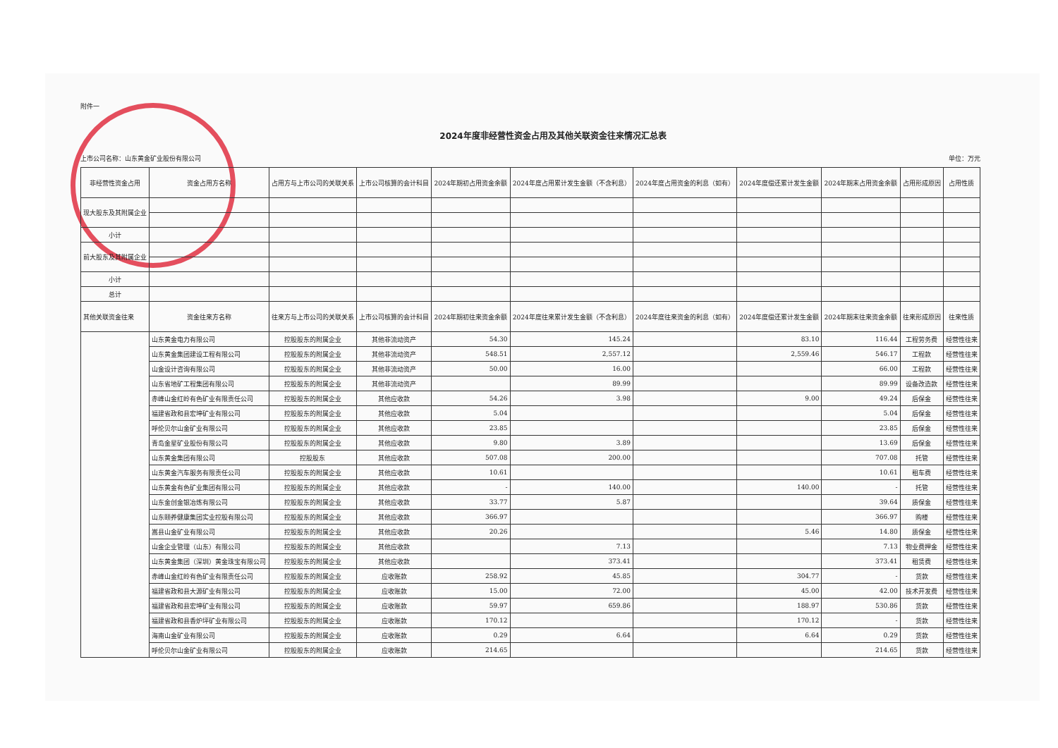附件一
2024年度非经营性资金占用及其他关联资金往来情况汇总表
上市公司名称：山东黄金矿业股份有限公司 单位：万元
| 非经营性资金占用 | 资金占用方名称 | 占用方与上市公司的关联关系 | 上市公司核算的会计科目 | 2024年期初占用资金余额 | 2024年度占用累计发生金额（不含利息） | 2024年度占用资金的利息（如有） | 2024年度偿还累计发生金额 | 2024年期末占用资金余额 | 占用形成原因 | 占用性质 |
| --- | --- | --- | --- | --- | --- | --- | --- | --- | --- | --- |
| 现大股东及其附属企业 | | | | | | | | | | |
| 小计 | | | | | | | | | | |
| 前大股东及其附属企业 | | | | | | | | | | |
| 小计 | | | | | | | | | | |
| 总计 | | | | | | | | | | |
| 其他关联资金往来 | 资金往来方名称 | 往来方与上市公司的关联关系 | 上市公司核算的会计科目 | 2024年期初往来资金余额 | 2024年度往来累计发生金额（不含利息） | 2024年度往来资金的利息（如有） | 2024年度偿还累计发生金额 | 2024年期末往来资金余额 | 往来形成原因 | 往来性质 |
| | 山东黄金电力有限公司 | 控股股东的附属企业 | 其他非流动资产 | 54.30 | 145.24 | | 83.10 | 116.44 | 工程劳务费 | 经营性往来 |
| | 山东黄金集团建设工程有限公司 | 控股股东的附属企业 | 其他非流动资产 | 548.51 | 2,557.12 | | 2,559.46 | 546.17 | 工程款 | 经营性往来 |
| | 山金设计咨询有限公司 | 控股股东的附属企业 | 其他非流动资产 | 50.00 | 16.00 | | | 66.00 | 工程款 | 经营性往来 |
| | 山东省地矿工程集团有限公司 | 控股股东的附属企业 | 其他非流动资产 | | 89.99 | | | 89.99 | 设备改造款 | 经营性往来 |
| | 赤峰山金红岭有色矿业有限责任公司 | 控股股东的附属企业 | 其他应收款 | 54.26 | 3.98 | | 9.00 | 49.24 | 后保金 | 经营性往来 |
| | 福建省政和县宏坤矿业有限公司 | 控股股东的附属企业 | 其他应收款 | 5.04 | | | | 5.04 | 后保金 | 经营性往来 |
| | 呼伦贝尔山金矿业有限公司 | 控股股东的附属企业 | 其他应收款 | 23.85 | | | | 23.85 | 后保金 | 经营性往来 |
| | 青岛金星矿业股份有限公司 | 控股股东的附属企业 | 其他应收款 | 9.80 | 3.89 | | | 13.69 | 后保金 | 经营性往来 |
| | 山东黄金集团有限公司 | 控股股东 | 其他应收款 | 507.08 | 200.00 | | | 707.08 | 托管 | 经营性往来 |
| | 山东黄金汽车服务有限责任公司 | 控股股东的附属企业 | 其他应收款 | 10.61 | | | | 10.61 | 租车费 | 经营性往来 |
| | 山东黄金有色矿业集团有限公司 | 控股股东的附属企业 | 其他应收款 | - | 140.00 | | 140.00 | - | 托管 | 经营性往来 |
| | 山东金创金银冶炼有限公司 | 控股股东的附属企业 | 其他应收款 | 33.77 | 5.87 | | | 39.64 | 质保金 | 经营性往来 |
| | 山东颐养健康集团实业控股有限公司 | 控股股东的附属企业 | 其他应收款 | 366.97 | | | | 366.97 | 购楼 | 经营性往来 |
| | 嵩县山金矿业有限公司 | 控股股东的附属企业 | 其他应收款 | 20.26 | | | 5.46 | 14.80 | 质保金 | 经营性往来 |
| | 山金企业管理（山东）有限公司 | 控股股东的附属企业 | 其他应收款 | | 7.13 | | | 7.13 | 物业费押金 | 经营性往来 |
| | 山东黄金集团（深圳）黄金珠宝有限公司 | 控股股东的附属企业 | 其他应收款 | | 373.41 | | | 373.41 | 租赁费 | 经营性往来 |
| | 赤峰山金红岭有色矿业有限责任公司 | 控股股东的附属企业 | 应收账款 | 258.92 | 45.85 | | 304.77 | - | 货款 | 经营性往来 |
| | 福建省政和县大源矿业有限公司 | 控股股东的附属企业 | 应收账款 | 15.00 | 72.00 | | 45.00 | 42.00 | 技术开发费 | 经营性往来 |
| | 福建省政和县宏坤矿业有限公司 | 控股股东的附属企业 | 应收账款 | 59.97 | 659.86 | | 188.97 | 530.86 | 货款 | 经营性往来 |
| | 福建省政和县香炉坪矿业有限公司 | 控股股东的附属企业 | 应收账款 | 170.12 | | | 170.12 | - | 货款 | 经营性往来 |
| | 海南山金矿业有限公司 | 控股股东的附属企业 | 应收账款 | 0.29 | 6.64 | | 6.64 | 0.29 | 货款 | 经营性往来 |
| | 呼伦贝尔山金矿业有限公司 | 控股股东的附属企业 | 应收账款 | 214.65 | | | | 214.65 | 货款 | 经营性往来 |